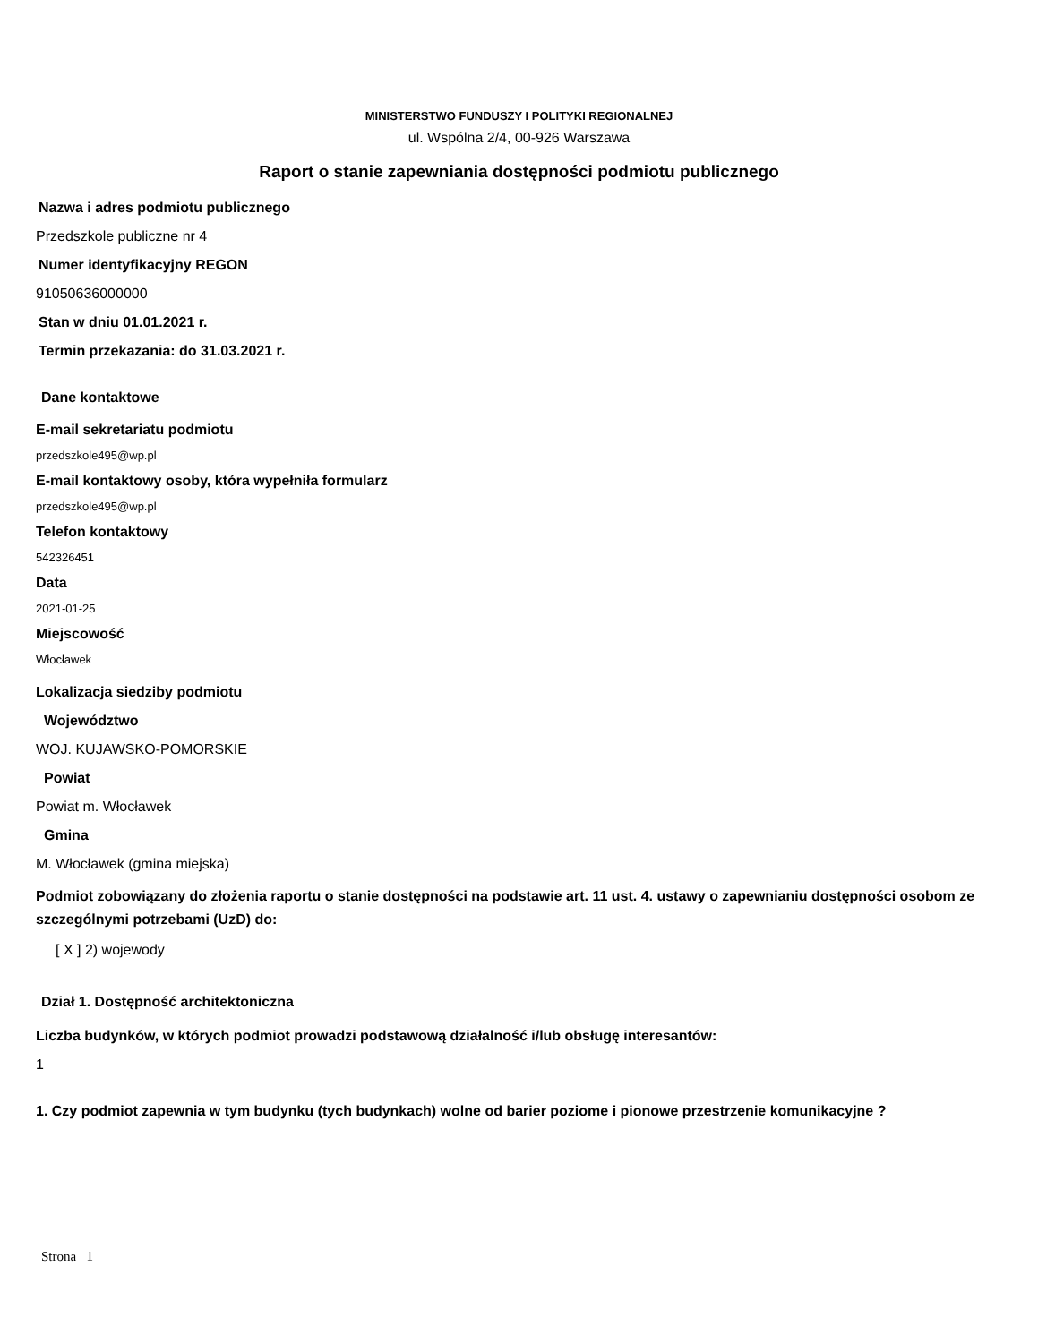MINISTERSTWO FUNDUSZY I POLITYKI REGIONALNEJ
ul. Wspólna 2/4, 00-926 Warszawa
Raport o stanie zapewniania dostępności podmiotu publicznego
Nazwa i adres podmiotu publicznego
Przedszkole publiczne nr 4
Numer identyfikacyjny REGON
91050636000000
Stan w dniu 01.01.2021 r.
Termin przekazania: do 31.03.2021 r.
Dane kontaktowe
E-mail sekretariatu podmiotu
przedszkole495@wp.pl
E-mail kontaktowy osoby, która wypełniła formularz
przedszkole495@wp.pl
Telefon kontaktowy
542326451
Data
2021-01-25
Miejscowość
Włocławek
Lokalizacja siedziby podmiotu
Województwo
WOJ. KUJAWSKO-POMORSKIE
Powiat
Powiat m. Włocławek
Gmina
M. Włocławek (gmina miejska)
Podmiot zobowiązany do złożenia raportu o stanie dostępności na podstawie art. 11 ust. 4. ustawy o zapewnianiu dostępności osobom ze szczególnymi potrzebami (UzD) do:
[ X ] 2) wojewody
Dział 1. Dostępność architektoniczna
Liczba budynków, w których podmiot prowadzi podstawową działalność i/lub obsługę interesantów:
1
1. Czy podmiot zapewnia w tym budynku (tych budynkach) wolne od barier poziome i pionowe przestrzenie komunikacyjne ?
Strona 1